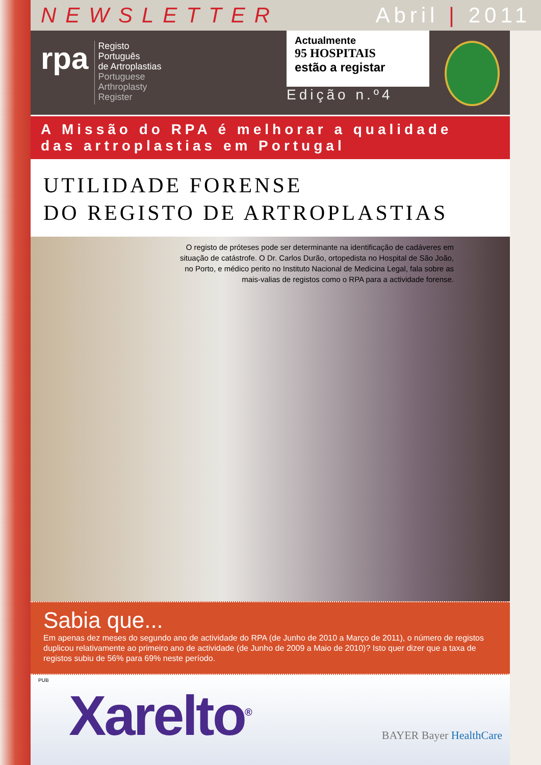NEWSLETTER Abril | 2011
rpa
Registo
Português
de Artroplastias
Portuguese
Arthroplasty
Register
Actualmente
95 HOSPITAIS
estão a registar
Edição n.º4
A Missão do RPA é melhorar a qualidade
das artroplastias em Portugal
UTILIDADE FORENSE
DO REGISTO DE ARTROPLASTIAS
O registo de próteses pode ser determinante na identificação de cadáveres em situação de catástrofe. O Dr. Carlos Durão, ortopedista no Hospital de São João, no Porto, e médico perito no Instituto Nacional de Medicina Legal, fala sobre as mais-valias de registos como o RPA para a actividade forense.
Sabia que...
Em apenas dez meses do segundo ano de actividade do RPA (de Junho de 2010 a Março de 2011), o número de registos duplicou relativamente ao primeiro ano de actividade (de Junho de 2009 a Maio de 2010)? Isto quer dizer que a taxa de registos subiu de 56% para 69% neste período.
PUB
Xarelto<sup>®</sup> BAYER Bayer HealthCare